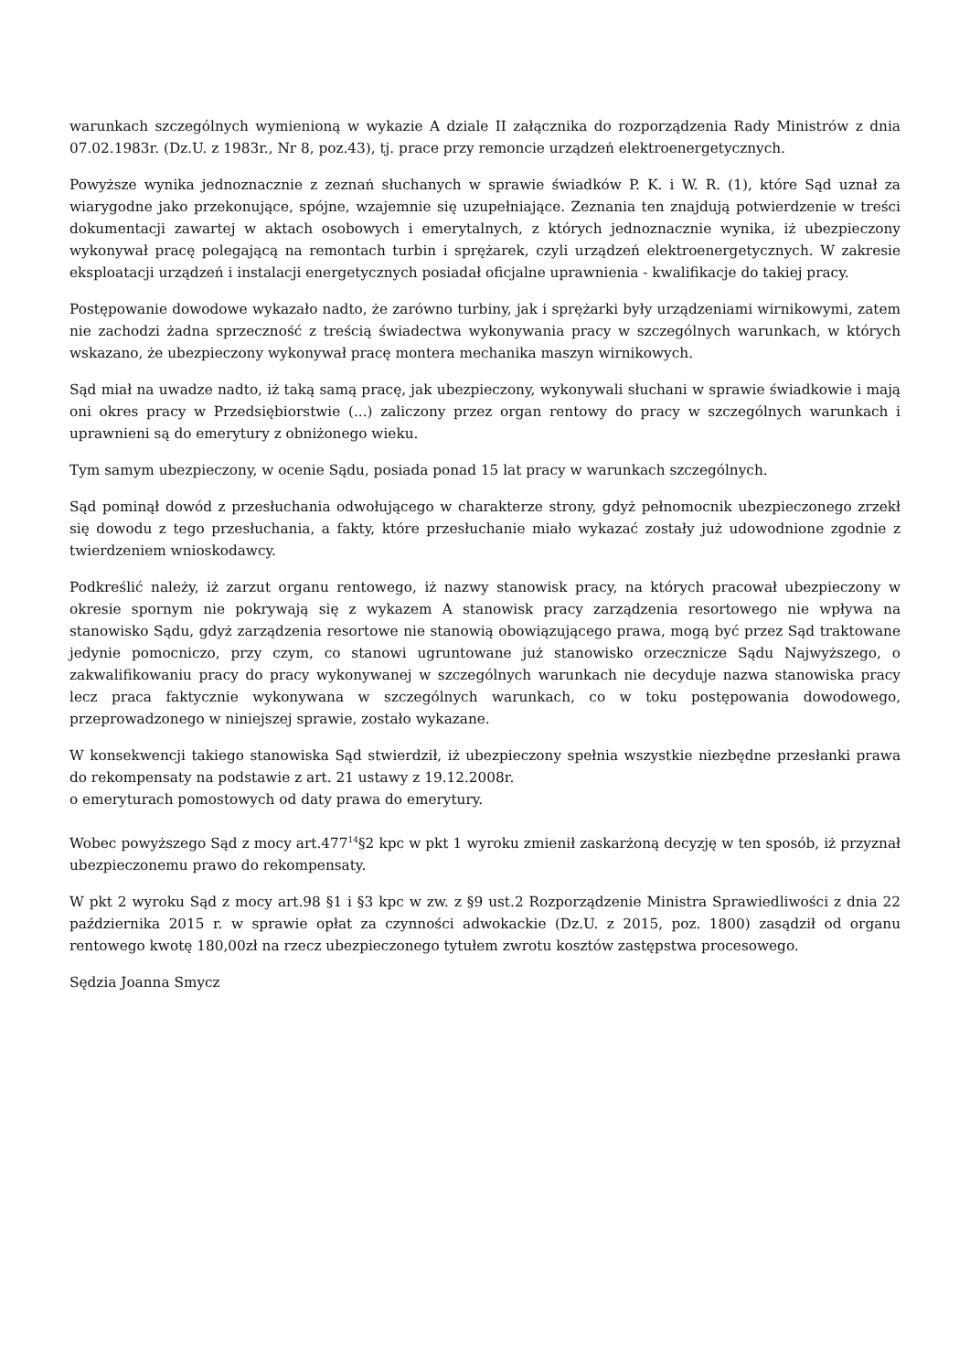warunkach szczególnych wymienioną w wykazie A dziale II załącznika do rozporządzenia Rady Ministrów z dnia 07.02.1983r. (Dz.U. z 1983r., Nr 8, poz.43), tj. prace przy remoncie urządzeń elektroenergetycznych.
Powyższe wynika jednoznacznie z zeznań słuchanych w sprawie świadków P. K. i W. R. (1), które Sąd uznał za wiarygodne jako przekonujące, spójne, wzajemnie się uzupełniające. Zeznania ten znajdują potwierdzenie w treści dokumentacji zawartej w aktach osobowych i emerytalnych, z których jednoznacznie wynika, iż ubezpieczony wykonywał pracę polegającą na remontach turbin i sprężarek, czyli urządzeń elektroenergetycznych. W zakresie eksploatacji urządzeń i instalacji energetycznych posiadał oficjalne uprawnienia - kwalifikacje do takiej pracy.
Postępowanie dowodowe wykazało nadto, że zarówno turbiny, jak i sprężarki były urządzeniami wirnikowymi, zatem nie zachodzi żadna sprzeczność z treścią świadectwa wykonywania pracy w szczególnych warunkach, w których wskazano, że ubezpieczony wykonywał pracę montera mechanika maszyn wirnikowych.
Sąd miał na uwadze nadto, iż taką samą pracę, jak ubezpieczony, wykonywali słuchani w sprawie świadkowie i mają oni okres pracy w Przedsiębiorstwie (...) zaliczony przez organ rentowy do pracy w szczególnych warunkach i uprawnieni są do emerytury z obniżonego wieku.
Tym samym ubezpieczony, w ocenie Sądu, posiada ponad 15 lat pracy w warunkach szczególnych.
Sąd pominął dowód z przesłuchania odwołującego w charakterze strony, gdyż pełnomocnik ubezpieczonego zrzekł się dowodu z tego przesłuchania, a fakty, które przesłuchanie miało wykazać zostały już udowodnione zgodnie z twierdzeniem wnioskodawcy.
Podkreślić należy, iż zarzut organu rentowego, iż nazwy stanowisk pracy, na których pracował ubezpieczony w okresie spornym nie pokrywają się z wykazem A stanowisk pracy zarządzenia resortowego nie wpływa na stanowisko Sądu, gdyż zarządzenia resortowe nie stanowią obowiązującego prawa, mogą być przez Sąd traktowane jedynie pomocniczo, przy czym, co stanowi ugruntowane już stanowisko orzecznicze Sądu Najwyższego, o zakwalifikowaniu pracy do pracy wykonywanej w szczególnych warunkach nie decyduje nazwa stanowiska pracy lecz praca faktycznie wykonywana w szczególnych warunkach, co w toku postępowania dowodowego, przeprowadzonego w niniejszej sprawie, zostało wykazane.
W konsekwencji takiego stanowiska Sąd stwierdził, iż ubezpieczony spełnia wszystkie niezbędne przesłanki prawa do rekompensaty na podstawie z art. 21 ustawy z 19.12.2008r.
o emeryturach pomostowych od daty prawa do emerytury.
Wobec powyższego Sąd z mocy art.477<sup>14</sup>§2 kpc w pkt 1 wyroku zmienił zaskarżoną decyzję w ten sposób, iż przyznał ubezpieczonemu prawo do rekompensaty.
W pkt 2 wyroku Sąd z mocy art.98 §1 i §3 kpc w zw. z §9 ust.2 Rozporządzenie Ministra Sprawiedliwości z dnia 22 października 2015 r. w sprawie opłat za czynności adwokackie (Dz.U. z 2015, poz. 1800) zasądził od organu rentowego kwotę 180,00zł na rzecz ubezpieczonego tytułem zwrotu kosztów zastępstwa procesowego.
Sędzia Joanna Smycz